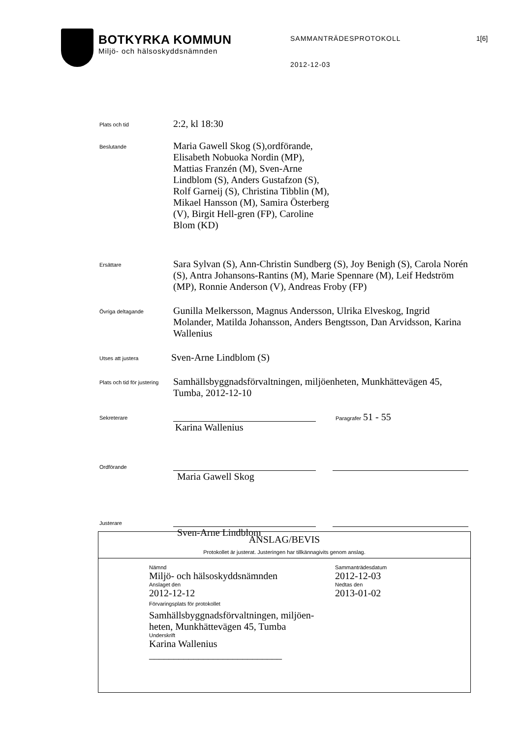BOTKYRKA KOMMUN
Miljö- och hälsoskyddsnämnden
SAMMANTRÄDESPROTOKOLL 1[6]
2012-12-03
Plats och tid
2:2, kl 18:30
Beslutande
Maria Gawell Skog (S),ordförande, Elisabeth Nobuoka Nordin (MP), Mattias Franzén (M), Sven-Arne Lindblom (S), Anders Gustafzon (S), Rolf Garneij (S), Christina Tibblin (M), Mikael Hansson (M), Samira Österberg (V), Birgit Hell-gren (FP), Caroline Blom (KD)
Ersättare
Sara Sylvan (S), Ann-Christin Sundberg (S), Joy Benigh (S), Carola Norén (S), Antra Johansons-Rantins (M), Marie Spennare (M), Leif Hedström (MP), Ronnie Anderson (V), Andreas Froby (FP)
Övriga deltagande
Gunilla Melkersson, Magnus Andersson, Ulrika Elveskog, Ingrid Molander, Matilda Johansson, Anders Bengtsson, Dan Arvidsson, Karina Wallenius
Utses att justera
Sven-Arne Lindblom (S)
Plats och tid för justering
Samhällsbyggnadsförvaltningen, miljöenheten, Munkhättevägen 45, Tumba, 2012-12-10
Sekreterare
Karina Wallenius
Paragrafer 51 - 55
Ordförande
Maria Gawell Skog
Justerare
Sven-Arne Lindblom
ANSLAG/BEVIS
Protokollet är justerat. Justeringen har tillkännagivits genom anslag.
Nämnd
Miljö- och hälsoskyddsnämnden
Anslaget den
2012-12-12
Förvaringsplats för protokollet
Samhällsbyggnadsförvaltningen, miljöen-heten, Munkhättevägen 45, Tumba
Underskrift
Karina Wallenius
___________________________
Sammanträdesdatum
2012-12-03
Nedtas den
2013-01-02